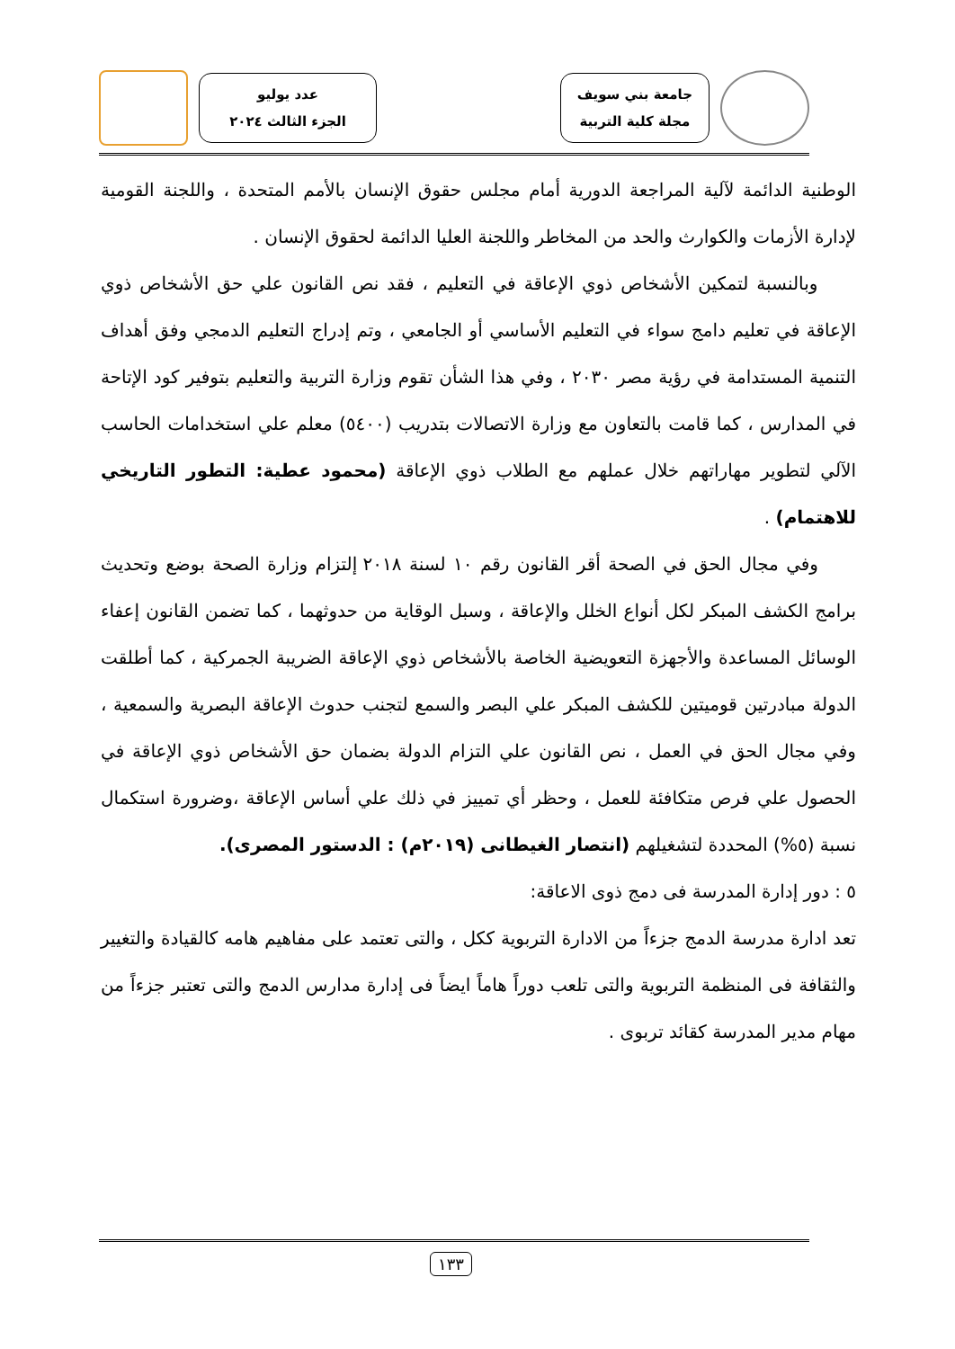جامعة بني سويف
مجلة كلية التربية
عدد يوليو
الجزء الثالث ٢٠٢٤
الوطنية الدائمة لآلية المراجعة الدورية أمام مجلس حقوق الإنسان بالأمم المتحدة ، واللجنة القومية لإدارة الأزمات والكوارث والحد من المخاطر واللجنة العليا الدائمة لحقوق الإنسان .
وبالنسبة لتمكين الأشخاص ذوي الإعاقة في التعليم ، فقد نص القانون علي حق الأشخاص ذوي الإعاقة في تعليم دامج سواء في التعليم الأساسي أو الجامعي ، وتم إدراج التعليم الدمجي وفق أهداف التنمية المستدامة في رؤية مصر ٢٠٣٠ ، وفي هذا الشأن تقوم وزارة التربية والتعليم بتوفير كود الإتاحة في المدارس ، كما قامت بالتعاون مع وزارة الاتصالات بتدريب (٥٤٠٠) معلم علي استخدامات الحاسب الآلي لتطوير مهاراتهم خلال عملهم مع الطلاب ذوي الإعاقة (محمود عطية: التطور التاريخي للاهتمام) .
وفي مجال الحق في الصحة أقر القانون رقم ١٠ لسنة ٢٠١٨ إلتزام وزارة الصحة بوضع وتحديث برامج الكشف المبكر لكل أنواع الخلل والإعاقة ، وسبل الوقاية من حدوثهما ، كما تضمن القانون إعفاء الوسائل المساعدة والأجهزة التعويضية الخاصة بالأشخاص ذوي الإعاقة الضريبة الجمركية ، كما أطلقت الدولة مبادرتين قوميتين للكشف المبكر علي البصر والسمع لتجنب حدوث الإعاقة البصرية والسمعية ، وفي مجال الحق في العمل ، نص القانون علي التزام الدولة بضمان حق الأشخاص ذوي الإعاقة في الحصول علي فرص متكافئة للعمل ، وحظر أي تمييز في ذلك علي أساس الإعاقة ،وضرورة استكمال نسبة (٥%) المحددة لتشغيلهم (انتصار الغيطانى (٢٠١٩م) : الدستور المصرى).
٥ : دور إدارة المدرسة فى دمج ذوى الاعاقة:
تعد ادارة مدرسة الدمج جزءاً من الادارة التربوية ككل ، والتى تعتمد على مفاهيم هامه كالقيادة والتغيير والثقافة فى المنظمة التربوية والتى تلعب دوراً هاماً ايضاً فى إدارة مدارس الدمج والتى تعتبر جزءاً من مهام مدير المدرسة كقائد تربوى .
١٣٣